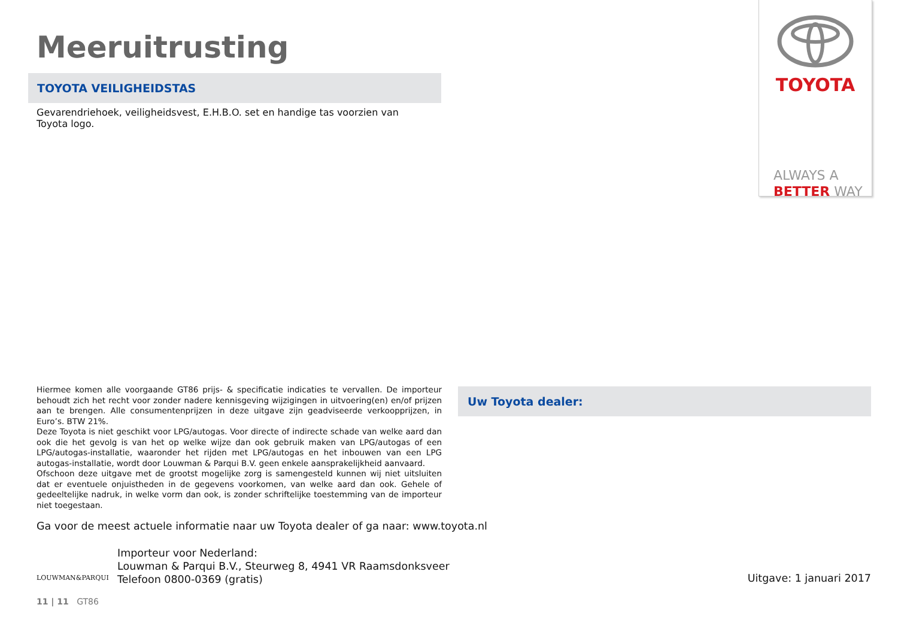Meeruitrusting
TOYOTA VEILIGHEIDSTAS
Gevarendriehoek, veiligheidsvest, E.H.B.O. set en handige tas voorzien van Toyota logo.
TOYOTA
ALWAYS A
BETTER WAY
Hiermee komen alle voorgaande GT86 prijs- & specificatie indicaties te vervallen. De importeur behoudt zich het recht voor zonder nadere kennisgeving wijzigingen in uitvoering(en) en/of prijzen aan te brengen. Alle consumentenprijzen in deze uitgave zijn geadviseerde verkoopprijzen, in Euro’s. BTW 21%.
Deze Toyota is niet geschikt voor LPG/autogas. Voor directe of indirecte schade van welke aard dan ook die het gevolg is van het op welke wijze dan ook gebruik maken van LPG/autogas of een LPG/autogas-installatie, waaronder het rijden met LPG/autogas en het inbouwen van een LPG autogas-installatie, wordt door Louwman & Parqui B.V. geen enkele aansprakelijkheid aanvaard.
Ofschoon deze uitgave met de grootst mogelijke zorg is samengesteld kunnen wij niet uitsluiten dat er eventuele onjuistheden in de gegevens voorkomen, van welke aard dan ook. Gehele of gedeeltelijke nadruk, in welke vorm dan ook, is zonder schriftelijke toestemming van de importeur niet toegestaan.
Ga voor de meest actuele informatie naar uw Toyota dealer of ga naar: www.toyota.nl
LOUWMAN&PARQUI
Importeur voor Nederland:
Louwman & Parqui B.V., Steurweg 8, 4941 VR Raamsdonksveer
Telefoon 0800-0369 (gratis)
Uw Toyota dealer:
Uitgave: 1 januari 2017
11 | 11 GT86